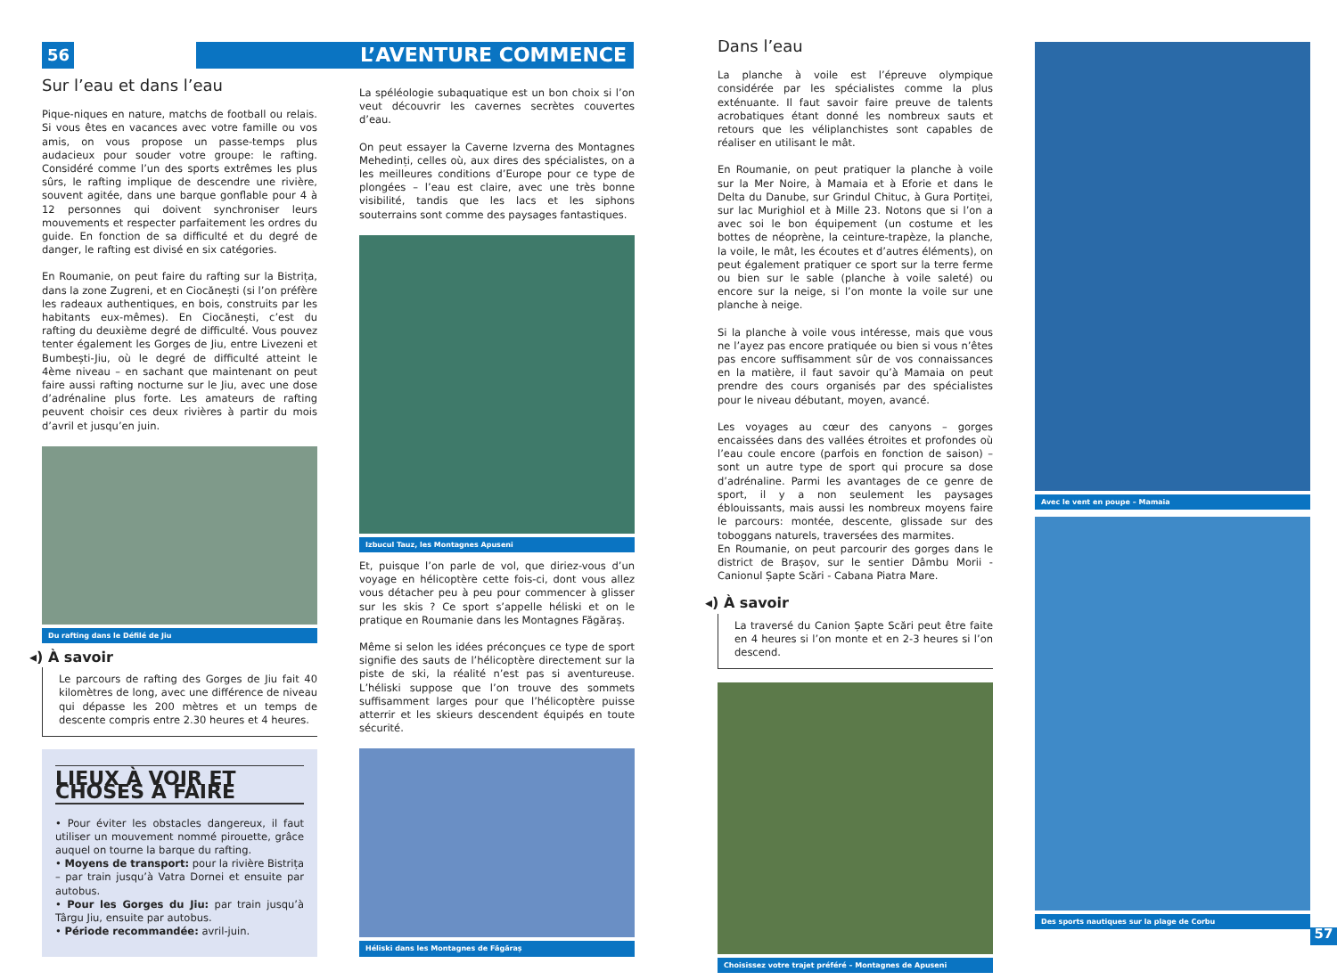56 L’AVENTURE COMMENCE
Sur l’eau et dans l’eau
Pique-niques en nature, matchs de football ou relais. Si vous êtes en vacances avec votre famille ou vos amis, on vous propose un passe-temps plus audacieux pour souder votre groupe: le rafting. Considéré comme l’un des sports extrêmes les plus sûrs, le rafting implique de descendre une rivière, souvent agitée, dans une barque gonflable pour 4 à 12 personnes qui doivent synchroniser leurs mouvements et respecter parfaitement les ordres du guide. En fonction de sa difficulté et du degré de danger, le rafting est divisé en six catégories.
En Roumanie, on peut faire du rafting sur la Bistrița, dans la zone Zugreni, et en Ciocănești (si l’on préfère les radeaux authentiques, en bois, construits par les habitants eux-mêmes). En Ciocănești, c’est du rafting du deuxième degré de difficulté. Vous pouvez tenter également les Gorges de Jiu, entre Livezeni et Bumbești-Jiu, où le degré de difficulté atteint le 4ème niveau – en sachant que maintenant on peut faire aussi rafting nocturne sur le Jiu, avec une dose d’adrénaline plus forte. Les amateurs de rafting peuvent choisir ces deux rivières à partir du mois d’avril et jusqu’en juin.
Du rafting dans le Défilé de Jiu
◂) À savoir
Le parcours de rafting des Gorges de Jiu fait 40 kilomètres de long, avec une différence de niveau qui dépasse les 200 mètres et un temps de descente compris entre 2.30 heures et 4 heures.
LIEUX À VOIR ET CHOSES À FAIRE
• Pour éviter les obstacles dangereux, il faut utiliser un mouvement nommé pirouette, grâce auquel on tourne la barque du rafting.
• Moyens de transport: pour la rivière Bistrița – par train jusqu’à Vatra Dornei et ensuite par autobus.
• Pour les Gorges du Jiu: par train jusqu’à Târgu Jiu, ensuite par autobus.
• Période recommandée: avril-juin.
La spéléologie subaquatique est un bon choix si l’on veut découvrir les cavernes secrètes couvertes d’eau.
On peut essayer la Caverne Izverna des Montagnes Mehedinți, celles où, aux dires des spécialistes, on a les meilleures conditions d’Europe pour ce type de plongées – l’eau est claire, avec une très bonne visibilité, tandis que les lacs et les siphons souterrains sont comme des paysages fantastiques.
Izbucul Tauz, les Montagnes Apuseni
Et, puisque l’on parle de vol, que diriez-vous d’un voyage en hélicoptère cette fois-ci, dont vous allez vous détacher peu à peu pour commencer à glisser sur les skis ? Ce sport s’appelle héliski et on le pratique en Roumanie dans les Montagnes Făgăraș.
Même si selon les idées préconçues ce type de sport signifie des sauts de l’hélicoptère directement sur la piste de ski, la réalité n’est pas si aventureuse. L’héliski suppose que l’on trouve des sommets suffisamment larges pour que l’hélicoptère puisse atterrir et les skieurs descendent équipés en toute sécurité.
Héliski dans les Montagnes de Făgăraș
Dans l’eau
La planche à voile est l’épreuve olympique considérée par les spécialistes comme la plus exténuante. Il faut savoir faire preuve de talents acrobatiques étant donné les nombreux sauts et retours que les véliplanchistes sont capables de réaliser en utilisant le mât.
En Roumanie, on peut pratiquer la planche à voile sur la Mer Noire, à Mamaia et à Eforie et dans le Delta du Danube, sur Grindul Chituc, à Gura Portiței, sur lac Murighiol et à Mille 23. Notons que si l’on a avec soi le bon équipement (un costume et les bottes de néoprène, la ceinture-trapèze, la planche, la voile, le mât, les écoutes et d’autres éléments), on peut également pratiquer ce sport sur la terre ferme ou bien sur le sable (planche à voile saleté) ou encore sur la neige, si l’on monte la voile sur une planche à neige.
Si la planche à voile vous intéresse, mais que vous ne l’ayez pas encore pratiquée ou bien si vous n’êtes pas encore suffisamment sûr de vos connaissances en la matière, il faut savoir qu’à Mamaia on peut prendre des cours organisés par des spécialistes pour le niveau débutant, moyen, avancé.
Les voyages au cœur des canyons – gorges encaissées dans des vallées étroites et profondes où l’eau coule encore (parfois en fonction de saison) – sont un autre type de sport qui procure sa dose d’adrénaline. Parmi les avantages de ce genre de sport, il y a non seulement les paysages éblouissants, mais aussi les nombreux moyens faire le parcours: montée, descente, glissade sur des toboggans naturels, traversées des marmites.
En Roumanie, on peut parcourir des gorges dans le district de Brașov, sur le sentier Dâmbu Morii - Canionul Șapte Scări - Cabana Piatra Mare.
◂) À savoir
La traversé du Canion Șapte Scări peut être faite en 4 heures si l’on monte et en 2-3 heures si l’on descend.
Choisissez votre trajet préféré – Montagnes de Apuseni
Avec le vent en poupe – Mamaia
Des sports nautiques sur la plage de Corbu
57